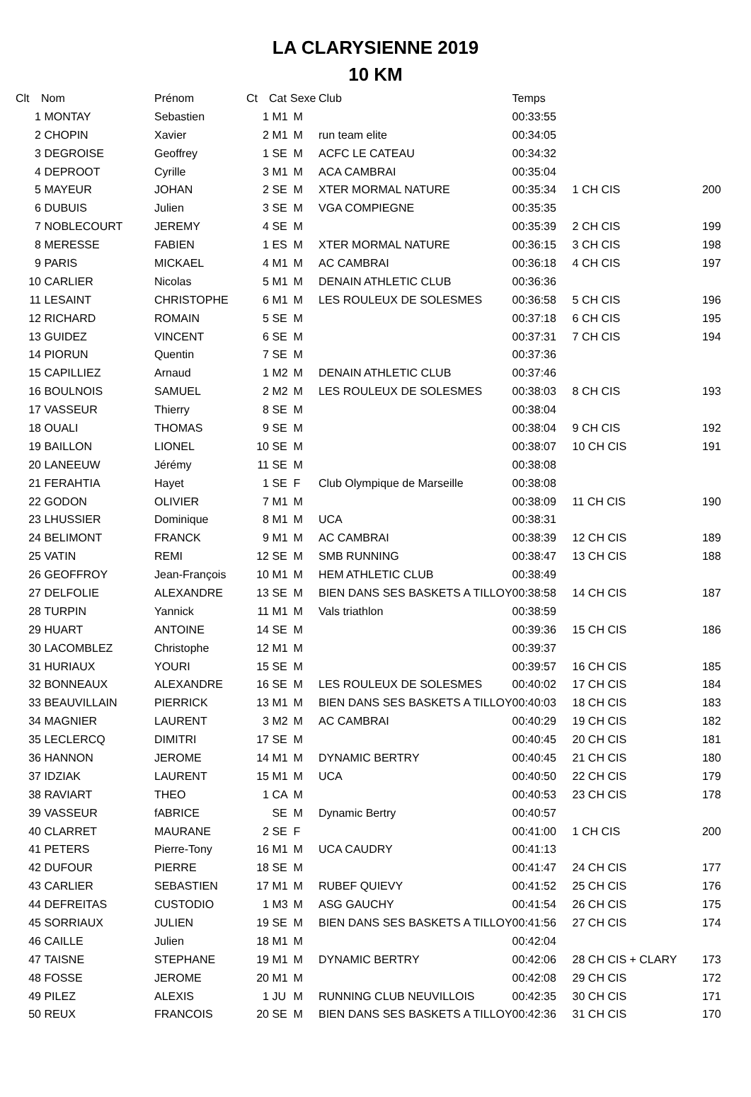LA CLARYSIENNE 2019
10 KM
| Clt | Nom | Prénom | Ct | Cat | Sexe | Club | Temps | | |
| --- | --- | --- | --- | --- | --- | --- | --- | --- | --- |
| 1 | MONTAY | Sebastien | 1 | M1 | M | | 00:33:55 | | |
| 2 | CHOPIN | Xavier | 2 | M1 | M | run team elite | 00:34:05 | | |
| 3 | DEGROISE | Geoffrey | 1 | SE | M | ACFC LE CATEAU | 00:34:32 | | |
| 4 | DEPROOT | Cyrille | 3 | M1 | M | ACA CAMBRAI | 00:35:04 | | |
| 5 | MAYEUR | JOHAN | 2 | SE | M | XTER MORMAL NATURE | 00:35:34 | 1 CH CIS | 200 |
| 6 | DUBUIS | Julien | 3 | SE | M | VGA COMPIEGNE | 00:35:35 | | |
| 7 | NOBLECOURT | JEREMY | 4 | SE | M | | 00:35:39 | 2 CH CIS | 199 |
| 8 | MERESSE | FABIEN | 1 | ES | M | XTER MORMAL NATURE | 00:36:15 | 3 CH CIS | 198 |
| 9 | PARIS | MICKAEL | 4 | M1 | M | AC CAMBRAI | 00:36:18 | 4 CH CIS | 197 |
| 10 | CARLIER | Nicolas | 5 | M1 | M | DENAIN ATHLETIC CLUB | 00:36:36 | | |
| 11 | LESAINT | CHRISTOPHE | 6 | M1 | M | LES ROULEUX DE SOLESMES | 00:36:58 | 5 CH CIS | 196 |
| 12 | RICHARD | ROMAIN | 5 | SE | M | | 00:37:18 | 6 CH CIS | 195 |
| 13 | GUIDEZ | VINCENT | 6 | SE | M | | 00:37:31 | 7 CH CIS | 194 |
| 14 | PIORUN | Quentin | 7 | SE | M | | 00:37:36 | | |
| 15 | CAPILLIEZ | Arnaud | 1 | M2 | M | DENAIN ATHLETIC CLUB | 00:37:46 | | |
| 16 | BOULNOIS | SAMUEL | 2 | M2 | M | LES ROULEUX DE SOLESMES | 00:38:03 | 8 CH CIS | 193 |
| 17 | VASSEUR | Thierry | 8 | SE | M | | 00:38:04 | | |
| 18 | OUALI | THOMAS | 9 | SE | M | | 00:38:04 | 9 CH CIS | 192 |
| 19 | BAILLON | LIONEL | 10 | SE | M | | 00:38:07 | 10 CH CIS | 191 |
| 20 | LANEEUW | Jérémy | 11 | SE | M | | 00:38:08 | | |
| 21 | FERAHTIA | Hayet | 1 | SE | F | Club Olympique de Marseille | 00:38:08 | | |
| 22 | GODON | OLIVIER | 7 | M1 | M | | 00:38:09 | 11 CH CIS | 190 |
| 23 | LHUSSIER | Dominique | 8 | M1 | M | UCA | 00:38:31 | | |
| 24 | BELIMONT | FRANCK | 9 | M1 | M | AC CAMBRAI | 00:38:39 | 12 CH CIS | 189 |
| 25 | VATIN | REMI | 12 | SE | M | SMB RUNNING | 00:38:47 | 13 CH CIS | 188 |
| 26 | GEOFFROY | Jean-François | 10 | M1 | M | HEM ATHLETIC CLUB | 00:38:49 | | |
| 27 | DELFOLIE | ALEXANDRE | 13 | SE | M | BIEN DANS SES BASKETS A TILLOY | 00:38:58 | 14 CH CIS | 187 |
| 28 | TURPIN | Yannick | 11 | M1 | M | Vals triathlon | 00:38:59 | | |
| 29 | HUART | ANTOINE | 14 | SE | M | | 00:39:36 | 15 CH CIS | 186 |
| 30 | LACOMBLEZ | Christophe | 12 | M1 | M | | 00:39:37 | | |
| 31 | HURIAUX | YOURI | 15 | SE | M | | 00:39:57 | 16 CH CIS | 185 |
| 32 | BONNEAUX | ALEXANDRE | 16 | SE | M | LES ROULEUX DE SOLESMES | 00:40:02 | 17 CH CIS | 184 |
| 33 | BEAUVILLAIN | PIERRICK | 13 | M1 | M | BIEN DANS SES BASKETS A TILLOY | 00:40:03 | 18 CH CIS | 183 |
| 34 | MAGNIER | LAURENT | 3 | M2 | M | AC CAMBRAI | 00:40:29 | 19 CH CIS | 182 |
| 35 | LECLERCQ | DIMITRI | 17 | SE | M | | 00:40:45 | 20 CH CIS | 181 |
| 36 | HANNON | JEROME | 14 | M1 | M | DYNAMIC BERTRY | 00:40:45 | 21 CH CIS | 180 |
| 37 | IDZIAK | LAURENT | 15 | M1 | M | UCA | 00:40:50 | 22 CH CIS | 179 |
| 38 | RAVIART | THEO | 1 | CA | M | | 00:40:53 | 23 CH CIS | 178 |
| 39 | VASSEUR | fABRICE | | SE | M | Dynamic Bertry | 00:40:57 | | |
| 40 | CLARRET | MAURANE | 2 | SE | F | | 00:41:00 | 1 CH CIS | 200 |
| 41 | PETERS | Pierre-Tony | 16 | M1 | M | UCA CAUDRY | 00:41:13 | | |
| 42 | DUFOUR | PIERRE | 18 | SE | M | | 00:41:47 | 24 CH CIS | 177 |
| 43 | CARLIER | SEBASTIEN | 17 | M1 | M | RUBEF QUIEVY | 00:41:52 | 25 CH CIS | 176 |
| 44 | DEFREITAS | CUSTODIO | 1 | M3 | M | ASG GAUCHY | 00:41:54 | 26 CH CIS | 175 |
| 45 | SORRIAUX | JULIEN | 19 | SE | M | BIEN DANS SES BASKETS A TILLOY | 00:41:56 | 27 CH CIS | 174 |
| 46 | CAILLE | Julien | 18 | M1 | M | | 00:42:04 | | |
| 47 | TAISNE | STEPHANE | 19 | M1 | M | DYNAMIC BERTRY | 00:42:06 | 28 CH CIS + CLARY | 173 |
| 48 | FOSSE | JEROME | 20 | M1 | M | | 00:42:08 | 29 CH CIS | 172 |
| 49 | PILEZ | ALEXIS | 1 | JU | M | RUNNING CLUB NEUVILLOIS | 00:42:35 | 30 CH CIS | 171 |
| 50 | REUX | FRANCOIS | 20 | SE | M | BIEN DANS SES BASKETS A TILLOY | 00:42:36 | 31 CH CIS | 170 |